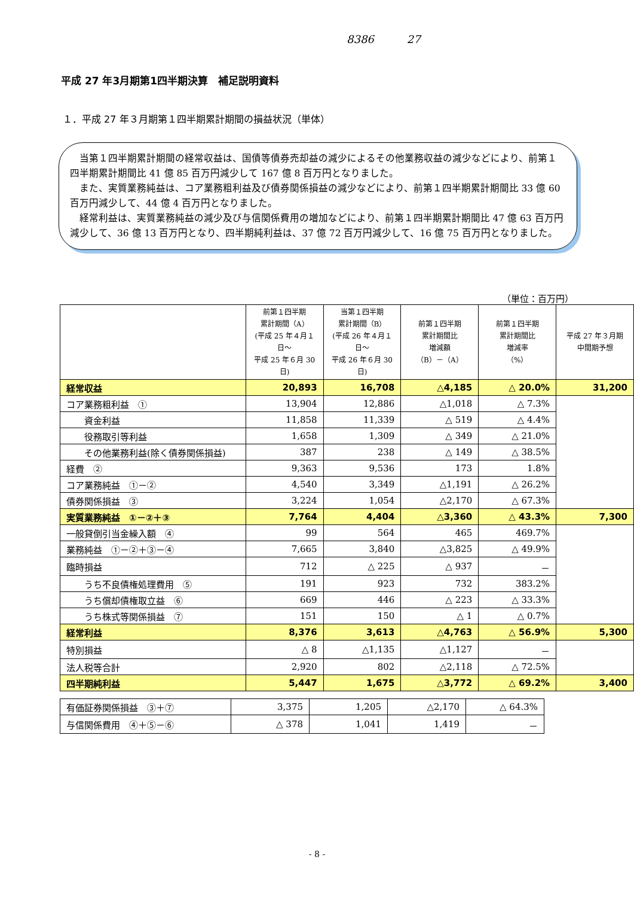8386 27
平成 27 年3月期第1四半期決算　補足説明資料
１．平成 27 年３月期第１四半期累計期間の損益状況（単体）
当第１四半期累計期間の経常収益は、国債等債券売却益の減少によるその他業務収益の減少などにより、前第１四半期累計期間比 41 億 85 百万円減少して 167 億 8 百万円となりました。
また、実質業務純益は、コア業務粗利益及び債券関係損益の減少などにより、前第１四半期累計期間比 33 億 60 百万円減少して、44 億 4 百万円となりました。
経常利益は、実質業務純益の減少及び与信関係費用の増加などにより、前第１四半期累計期間比 47 億 63 百万円減少して、36 億 13 百万円となり、四半期純利益は、37 億 72 百万円減少して、16 億 75 百万円となりました。
（単位：百万円）
| | 前第１四半期 累計期間（A） (平成 25 年４月１日～ 平成 25 年６月 30 日) | 当第１四半期 累計期間（B） (平成 26 年４月１日～ 平成 26 年６月 30 日) | 前第１四半期 累計期間比 増減額 （B）－（A） | 前第１四半期 累計期間比 増減率 （%） | 平成 27 年３月期 中間期予想 |
| --- | --- | --- | --- | --- | --- |
| 経常収益 | 20,893 | 16,708 | △4,185 | △ 20.0% | 31,200 |
| コア業務粗利益 ① | 13,904 | 12,886 | △1,018 | △ 7.3% | |
| 資金利益 | 11,858 | 11,339 | △ 519 | △ 4.4% | |
| 役務取引等利益 | 1,658 | 1,309 | △ 349 | △ 21.0% | |
| その他業務利益(除く債券関係損益) | 387 | 238 | △ 149 | △ 38.5% | |
| 経費 ② | 9,363 | 9,536 | 173 | 1.8% | |
| コア業務純益 ①－② | 4,540 | 3,349 | △1,191 | △ 26.2% | |
| 債券関係損益 ③ | 3,224 | 1,054 | △2,170 | △ 67.3% | |
| 実質業務純益 ①－②＋③ | 7,764 | 4,404 | △3,360 | △ 43.3% | 7,300 |
| 一般貸倒引当金繰入額 ④ | 99 | 564 | 465 | 469.7% | |
| 業務純益 ①－②＋③－④ | 7,665 | 3,840 | △3,825 | △ 49.9% | |
| 臨時損益 | 712 | △ 225 | △ 937 | － | |
| うち不良債権処理費用 ⑤ | 191 | 923 | 732 | 383.2% | |
| うち償却債権取立益 ⑥ | 669 | 446 | △ 223 | △ 33.3% | |
| うち株式等関係損益 ⑦ | 151 | 150 | △ 1 | △ 0.7% | |
| 経常利益 | 8,376 | 3,613 | △4,763 | △ 56.9% | 5,300 |
| 特別損益 | △ 8 | △1,135 | △1,127 | － | |
| 法人税等合計 | 2,920 | 802 | △2,118 | △ 72.5% | |
| 四半期純利益 | 5,447 | 1,675 | △3,772 | △ 69.2% | 3,400 |
| 有価証券関係損益 ③＋⑦ | 3,375 | 1,205 | △2,170 | △ 64.3% |
| 与信関係費用 ④＋⑤－⑥ | △ 378 | 1,041 | 1,419 | － |
- 8 -